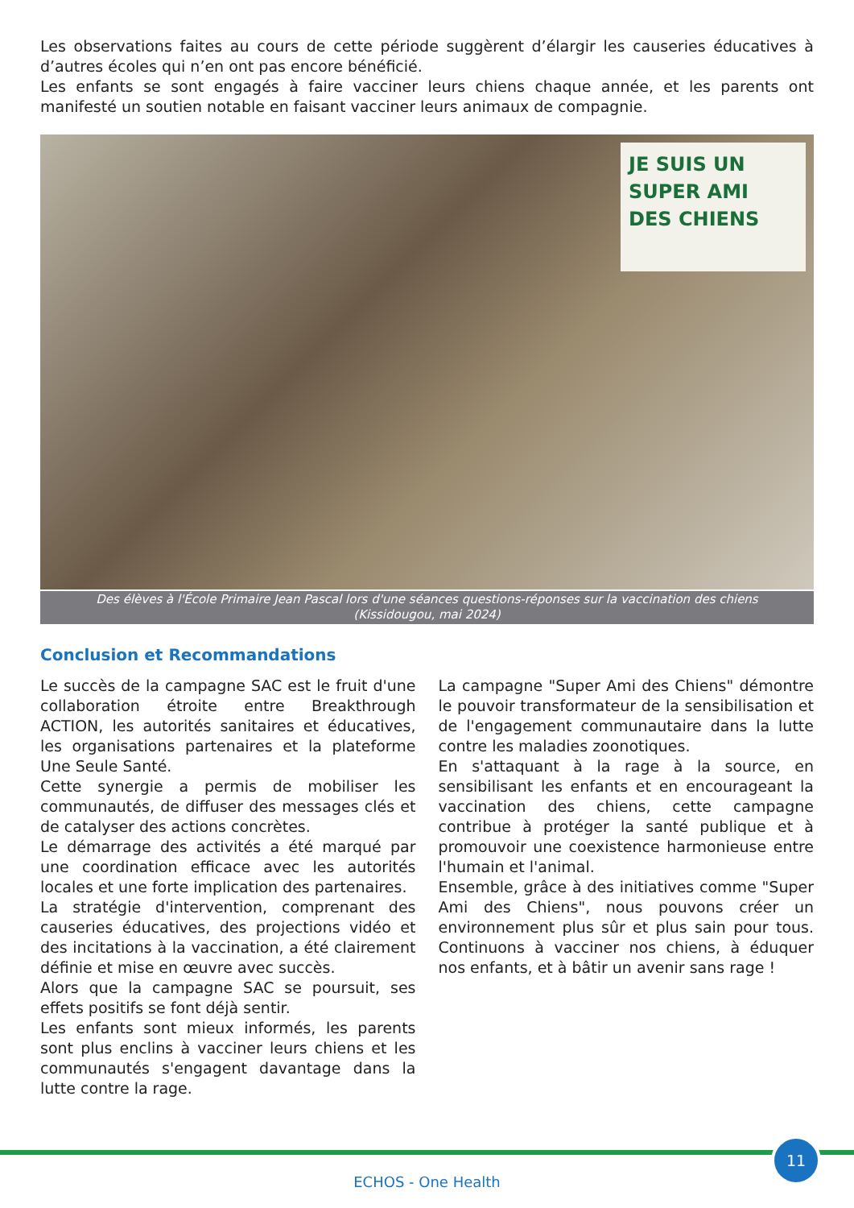Les observations faites au cours de cette période suggèrent d’élargir les causeries éducatives à d’autres écoles qui n’en ont pas encore bénéficié.
Les enfants se sont engagés à faire vacciner leurs chiens chaque année, et les parents ont manifesté un soutien notable en faisant vacciner leurs animaux de compagnie.
JE SUIS UN
SUPER AMI
DES CHIENS
Des élèves à l'École Primaire Jean Pascal lors d'une séances questions-réponses sur la vaccination des chiens
(Kissidougou, mai 2024)
Conclusion et Recommandations
Le succès de la campagne SAC est le fruit d'une collaboration étroite entre Breakthrough ACTION, les autorités sanitaires et éducatives, les organisations partenaires et la plateforme Une Seule Santé.
Cette synergie a permis de mobiliser les communautés, de diffuser des messages clés et de catalyser des actions concrètes.
Le démarrage des activités a été marqué par une coordination efficace avec les autorités locales et une forte implication des partenaires.
La stratégie d'intervention, comprenant des causeries éducatives, des projections vidéo et des incitations à la vaccination, a été clairement définie et mise en œuvre avec succès.
Alors que la campagne SAC se poursuit, ses effets positifs se font déjà sentir.
Les enfants sont mieux informés, les parents sont plus enclins à vacciner leurs chiens et les communautés s'engagent davantage dans la lutte contre la rage.
La campagne "Super Ami des Chiens" démontre le pouvoir transformateur de la sensibilisation et de l'engagement communautaire dans la lutte contre les maladies zoonotiques.
En s'attaquant à la rage à la source, en sensibilisant les enfants et en encourageant la vaccination des chiens, cette campagne contribue à protéger la santé publique et à promouvoir une coexistence harmonieuse entre l'humain et l'animal.
Ensemble, grâce à des initiatives comme "Super Ami des Chiens", nous pouvons créer un environnement plus sûr et plus sain pour tous. Continuons à vacciner nos chiens, à éduquer nos enfants, et à bâtir un avenir sans rage !
11
ECHOS - One Health